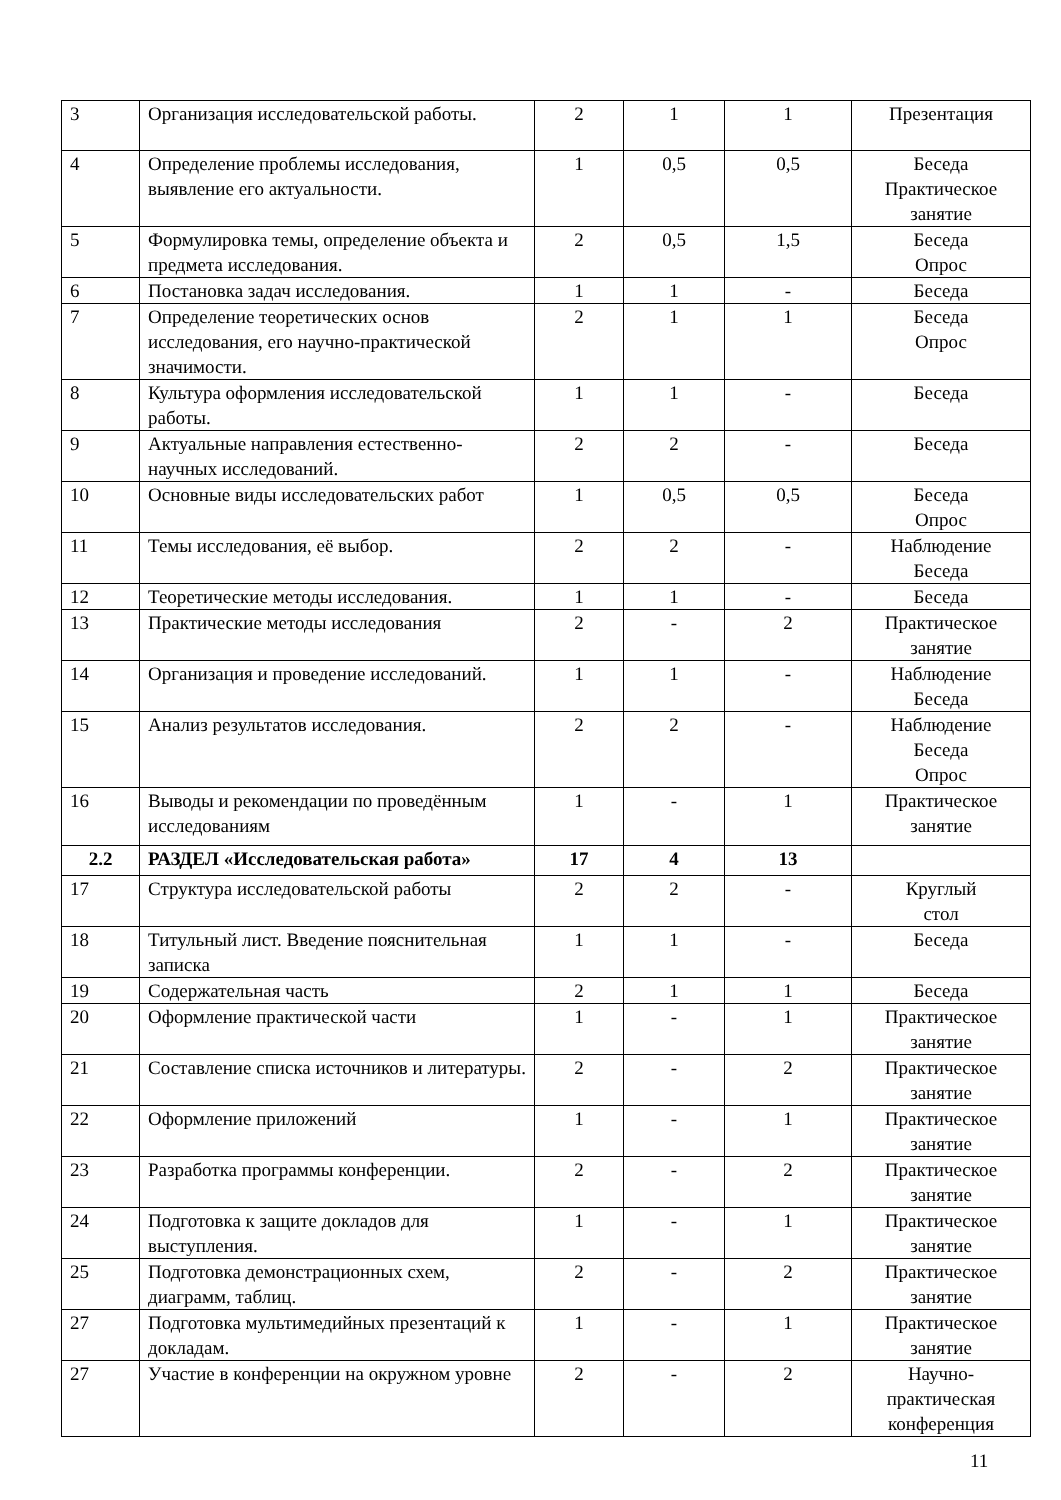| 3 | Организация исследовательской работы. | 2 | 1 | 1 | Презентация |
| 4 | Определение проблемы исследования, выявление его актуальности. | 1 | 0,5 | 0,5 | Беседа Практическое занятие |
| 5 | Формулировка темы, определение объекта и предмета исследования. | 2 | 0,5 | 1,5 | Беседа Опрос |
| 6 | Постановка задач исследования. | 1 | 1 | - | Беседа |
| 7 | Определение теоретических основ исследования, его научно-практической значимости. | 2 | 1 | 1 | Беседа Опрос |
| 8 | Культура оформления исследовательской работы. | 1 | 1 | - | Беседа |
| 9 | Актуальные направления естественно-научных исследований. | 2 | 2 | - | Беседа |
| 10 | Основные виды исследовательских работ | 1 | 0,5 | 0,5 | Беседа Опрос |
| 11 | Темы исследования, её выбор. | 2 | 2 | - | Наблюдение Беседа |
| 12 | Теоретические методы исследования. | 1 | 1 | - | Беседа |
| 13 | Практические методы исследования | 2 | - | 2 | Практическое занятие |
| 14 | Организация и проведение исследований. | 1 | 1 | - | Наблюдение Беседа |
| 15 | Анализ результатов исследования. | 2 | 2 | - | Наблюдение Беседа Опрос |
| 16 | Выводы и рекомендации по проведённым исследованиям | 1 | - | 1 | Практическое занятие |
| 2.2 | РАЗДЕЛ «Исследовательская работа» | 17 | 4 | 13 | |
| 17 | Структура исследовательской работы | 2 | 2 | - | Круглый стол |
| 18 | Титульный лист. Введение пояснительная записка | 1 | 1 | - | Беседа |
| 19 | Содержательная часть | 2 | 1 | 1 | Беседа |
| 20 | Оформление практической части | 1 | - | 1 | Практическое занятие |
| 21 | Составление списка источников и литературы. | 2 | - | 2 | Практическое занятие |
| 22 | Оформление приложений | 1 | - | 1 | Практическое занятие |
| 23 | Разработка программы конференции. | 2 | - | 2 | Практическое занятие |
| 24 | Подготовка к защите докладов для выступления. | 1 | - | 1 | Практическое занятие |
| 25 | Подготовка демонстрационных схем, диаграмм, таблиц. | 2 | - | 2 | Практическое занятие |
| 27 | Подготовка мультимедийных презентаций к докладам. | 1 | - | 1 | Практическое занятие |
| 27 | Участие в конференции на окружном уровне | 2 | - | 2 | Научно-практическая конференция |
11